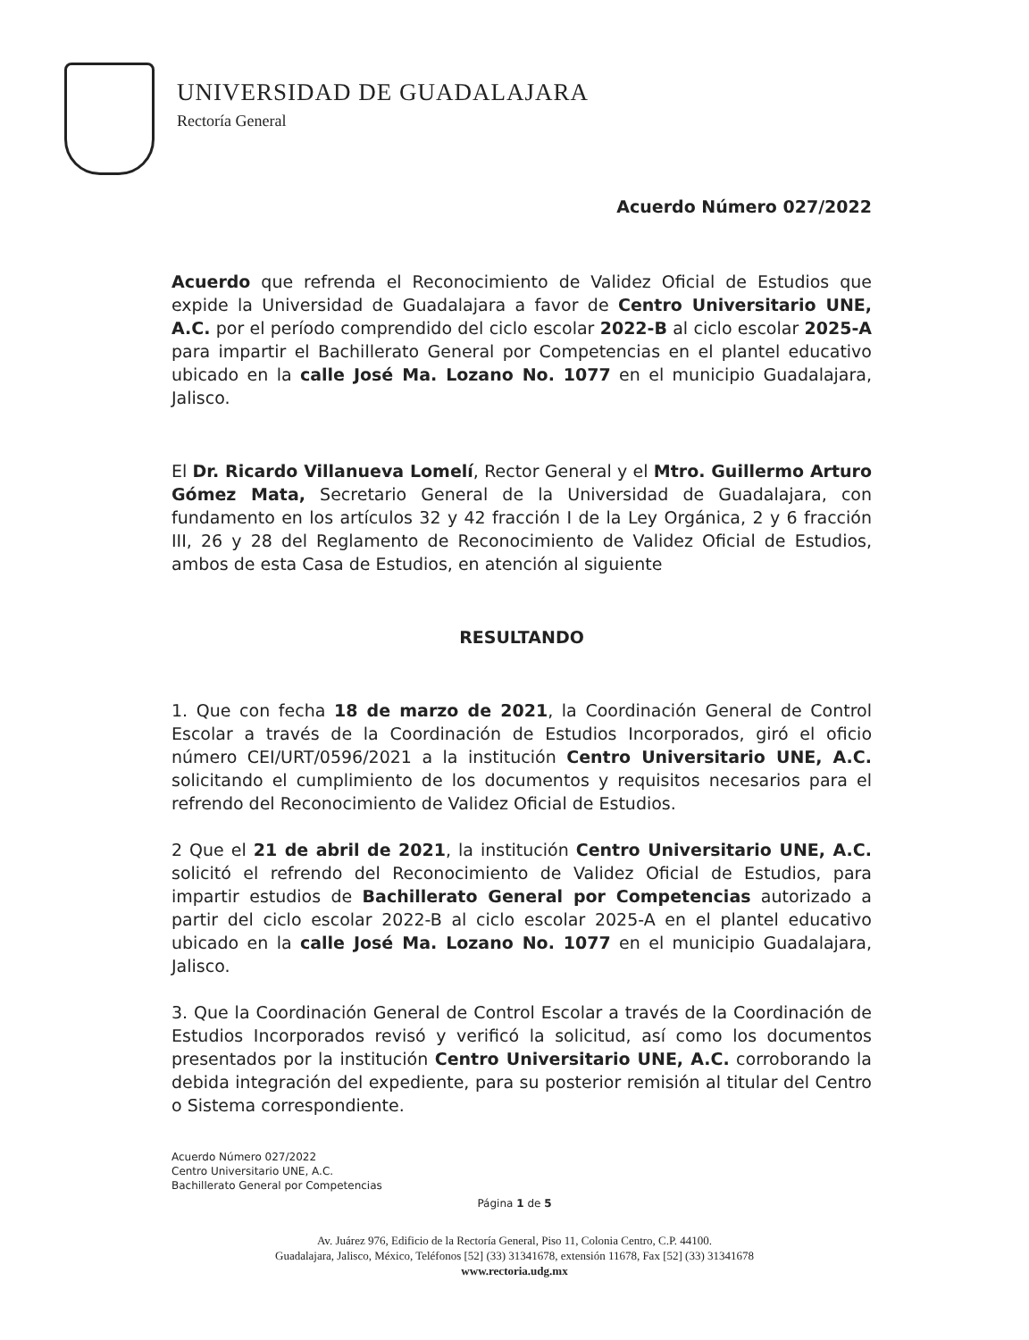UNIVERSIDAD DE GUADALAJARA
Rectoría General
Acuerdo Número 027/2022
Acuerdo que refrenda el Reconocimiento de Validez Oficial de Estudios que expide la Universidad de Guadalajara a favor de Centro Universitario UNE, A.C. por el período comprendido del ciclo escolar 2022-B al ciclo escolar 2025-A para impartir el Bachillerato General por Competencias en el plantel educativo ubicado en la calle José Ma. Lozano No. 1077 en el municipio Guadalajara, Jalisco.
El Dr. Ricardo Villanueva Lomelí, Rector General y el Mtro. Guillermo Arturo Gómez Mata, Secretario General de la Universidad de Guadalajara, con fundamento en los artículos 32 y 42 fracción I de la Ley Orgánica, 2 y 6 fracción III, 26 y 28 del Reglamento de Reconocimiento de Validez Oficial de Estudios, ambos de esta Casa de Estudios, en atención al siguiente
RESULTANDO
1. Que con fecha 18 de marzo de 2021, la Coordinación General de Control Escolar a través de la Coordinación de Estudios Incorporados, giró el oficio número CEI/URT/0596/2021 a la institución Centro Universitario UNE, A.C. solicitando el cumplimiento de los documentos y requisitos necesarios para el refrendo del Reconocimiento de Validez Oficial de Estudios.
2 Que el 21 de abril de 2021, la institución Centro Universitario UNE, A.C. solicitó el refrendo del Reconocimiento de Validez Oficial de Estudios, para impartir estudios de Bachillerato General por Competencias autorizado a partir del ciclo escolar 2022-B al ciclo escolar 2025-A en el plantel educativo ubicado en la calle José Ma. Lozano No. 1077 en el municipio Guadalajara, Jalisco.
3. Que la Coordinación General de Control Escolar a través de la Coordinación de Estudios Incorporados revisó y verificó la solicitud, así como los documentos presentados por la institución Centro Universitario UNE, A.C. corroborando la debida integración del expediente, para su posterior remisión al titular del Centro o Sistema correspondiente.
Acuerdo Número 027/2022
Centro Universitario UNE, A.C.
Bachillerato General por Competencias
Página 1 de 5
Av. Juárez 976, Edificio de la Rectoría General, Piso 11, Colonia Centro, C.P. 44100.
Guadalajara, Jalisco, México, Teléfonos [52] (33) 31341678, extensión 11678, Fax [52] (33) 31341678
www.rectoria.udg.mx